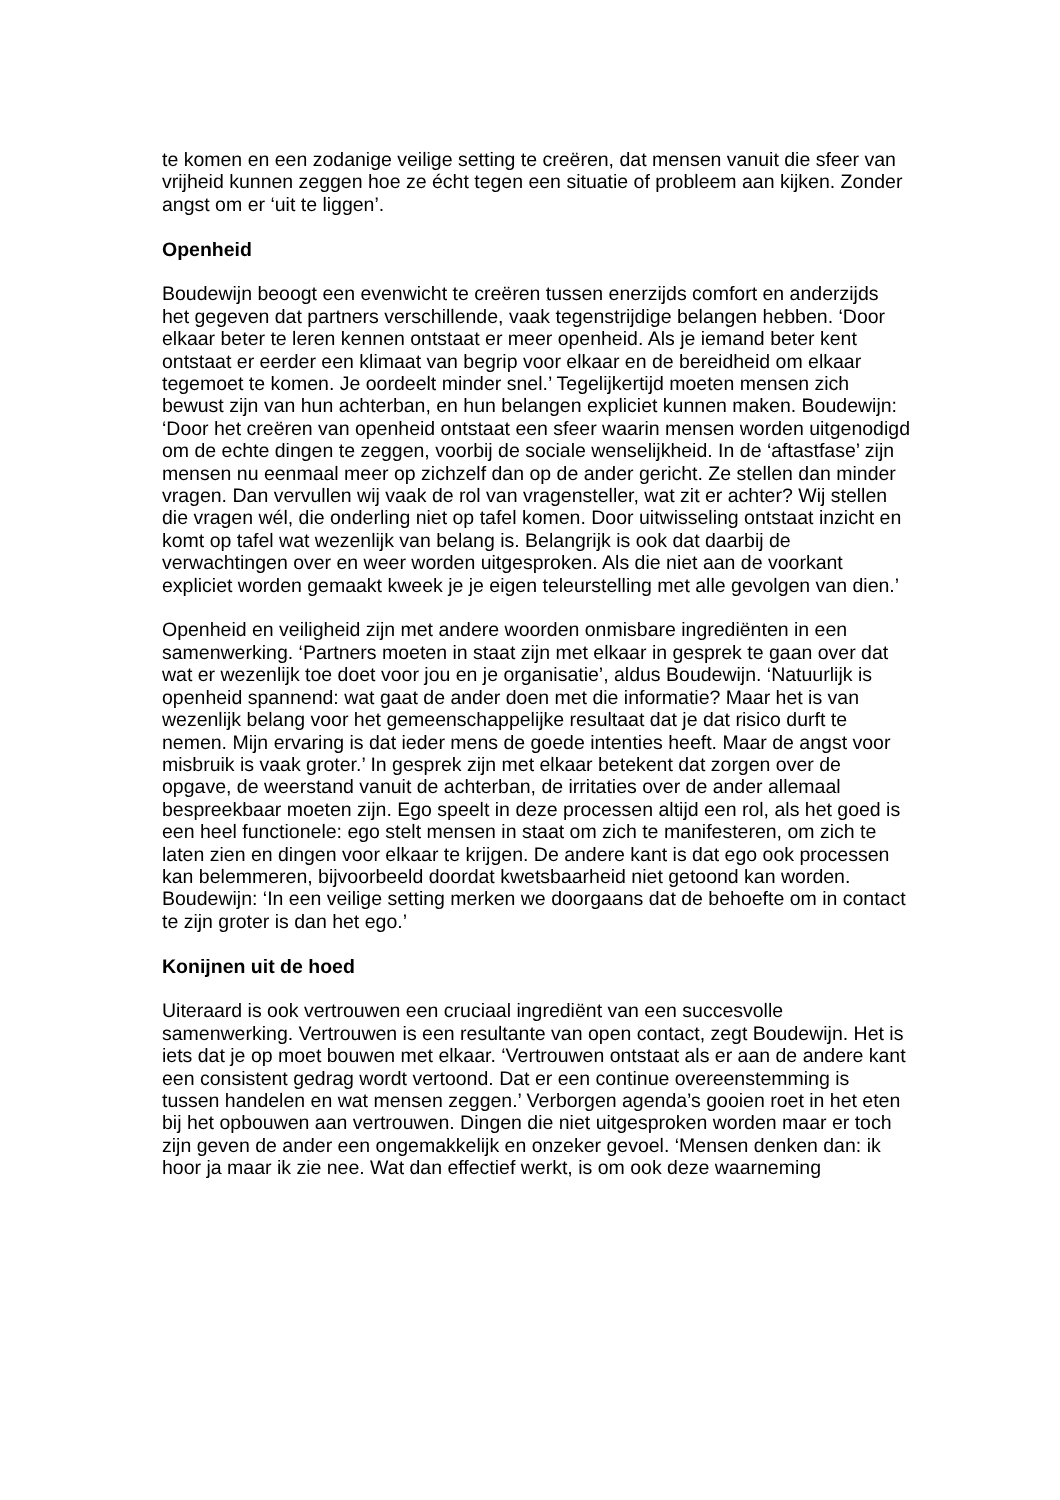te komen en een zodanige veilige setting te creëren, dat mensen vanuit die sfeer van vrijheid kunnen zeggen hoe ze écht tegen een situatie of probleem aan kijken. Zonder angst om er ‘uit te liggen’.
Openheid
Boudewijn beoogt een evenwicht te creëren tussen enerzijds comfort en anderzijds het gegeven dat partners verschillende, vaak tegenstrijdige belangen hebben. ‘Door elkaar beter te leren kennen ontstaat er meer openheid. Als je iemand beter kent ontstaat er eerder een klimaat van begrip voor elkaar en de bereidheid om elkaar tegemoet te komen. Je oordeelt minder snel.’ Tegelijkertijd moeten mensen zich bewust zijn van hun achterban, en hun belangen expliciet kunnen maken. Boudewijn: ‘Door het creëren van openheid ontstaat een sfeer waarin mensen worden uitgenodigd om de echte dingen te zeggen, voorbij de sociale wenselijkheid. In de ‘aftastfase’ zijn mensen nu eenmaal meer op zichzelf dan op de ander gericht. Ze stellen dan minder vragen. Dan vervullen wij vaak de rol van vragensteller, wat zit er achter? Wij stellen die vragen wél, die onderling niet op tafel komen. Door uitwisseling ontstaat inzicht en komt op tafel wat wezenlijk van belang is. Belangrijk is ook dat daarbij de verwachtingen over en weer worden uitgesproken. Als die niet aan de voorkant expliciet worden gemaakt kweek je je eigen teleurstelling met alle gevolgen van dien.’
Openheid en veiligheid zijn met andere woorden onmisbare ingrediënten in een samenwerking. ‘Partners moeten in staat zijn met elkaar in gesprek te gaan over dat wat er wezenlijk toe doet voor jou en je organisatie’, aldus Boudewijn. ‘Natuurlijk is openheid spannend: wat gaat de ander doen met die informatie? Maar het is van wezenlijk belang voor het gemeenschappelijke resultaat dat je dat risico durft te nemen. Mijn ervaring is dat ieder mens de goede intenties heeft. Maar de angst voor misbruik is vaak groter.’ In gesprek zijn met elkaar betekent dat zorgen over de opgave, de weerstand vanuit de achterban, de irritaties over de ander allemaal bespreekbaar moeten zijn. Ego speelt in deze processen altijd een rol, als het goed is een heel functionele: ego stelt mensen in staat om zich te manifesteren, om zich te laten zien en dingen voor elkaar te krijgen. De andere kant is dat ego ook processen kan belemmeren, bijvoorbeeld doordat kwetsbaarheid niet getoond kan worden. Boudewijn: ‘In een veilige setting merken we doorgaans dat de behoefte om in contact te zijn groter is dan het ego.’
Konijnen uit de hoed
Uiteraard is ook vertrouwen een cruciaal ingrediënt van een succesvolle samenwerking. Vertrouwen is een resultante van open contact, zegt Boudewijn. Het is iets dat je op moet bouwen met elkaar. ‘Vertrouwen ontstaat als er aan de andere kant een consistent gedrag wordt vertoond. Dat er een continue overeenstemming is tussen handelen en wat mensen zeggen.’ Verborgen agenda’s gooien roet in het eten bij het opbouwen aan vertrouwen. Dingen die niet uitgesproken worden maar er toch zijn geven de ander een ongemakkelijk en onzeker gevoel. ‘Mensen denken dan: ik hoor ja maar ik zie nee. Wat dan effectief werkt, is om ook deze waarneming